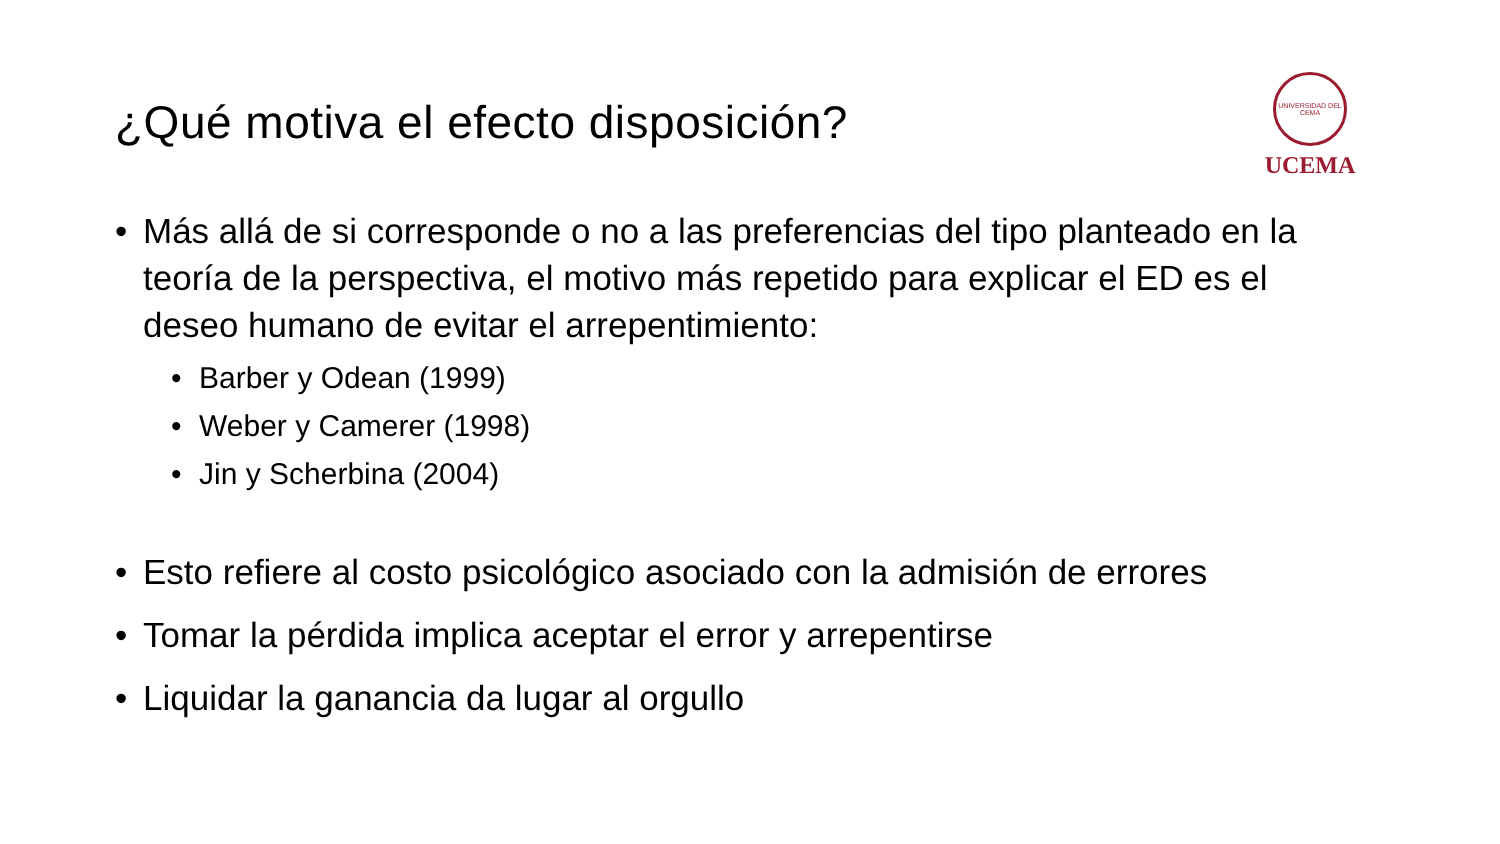¿Qué motiva el efecto disposición?
UNIVERSIDAD DEL CEMA
UCEMA
• Más allá de si corresponde o no a las preferencias del tipo planteado en la teoría de la perspectiva, el motivo más repetido para explicar el ED es el deseo humano de evitar el arrepentimiento:
• Barber y Odean (1999)
• Weber y Camerer (1998)
• Jin y Scherbina (2004)
• Esto refiere al costo psicológico asociado con la admisión de errores
• Tomar la pérdida implica aceptar el error y arrepentirse
• Liquidar la ganancia da lugar al orgullo